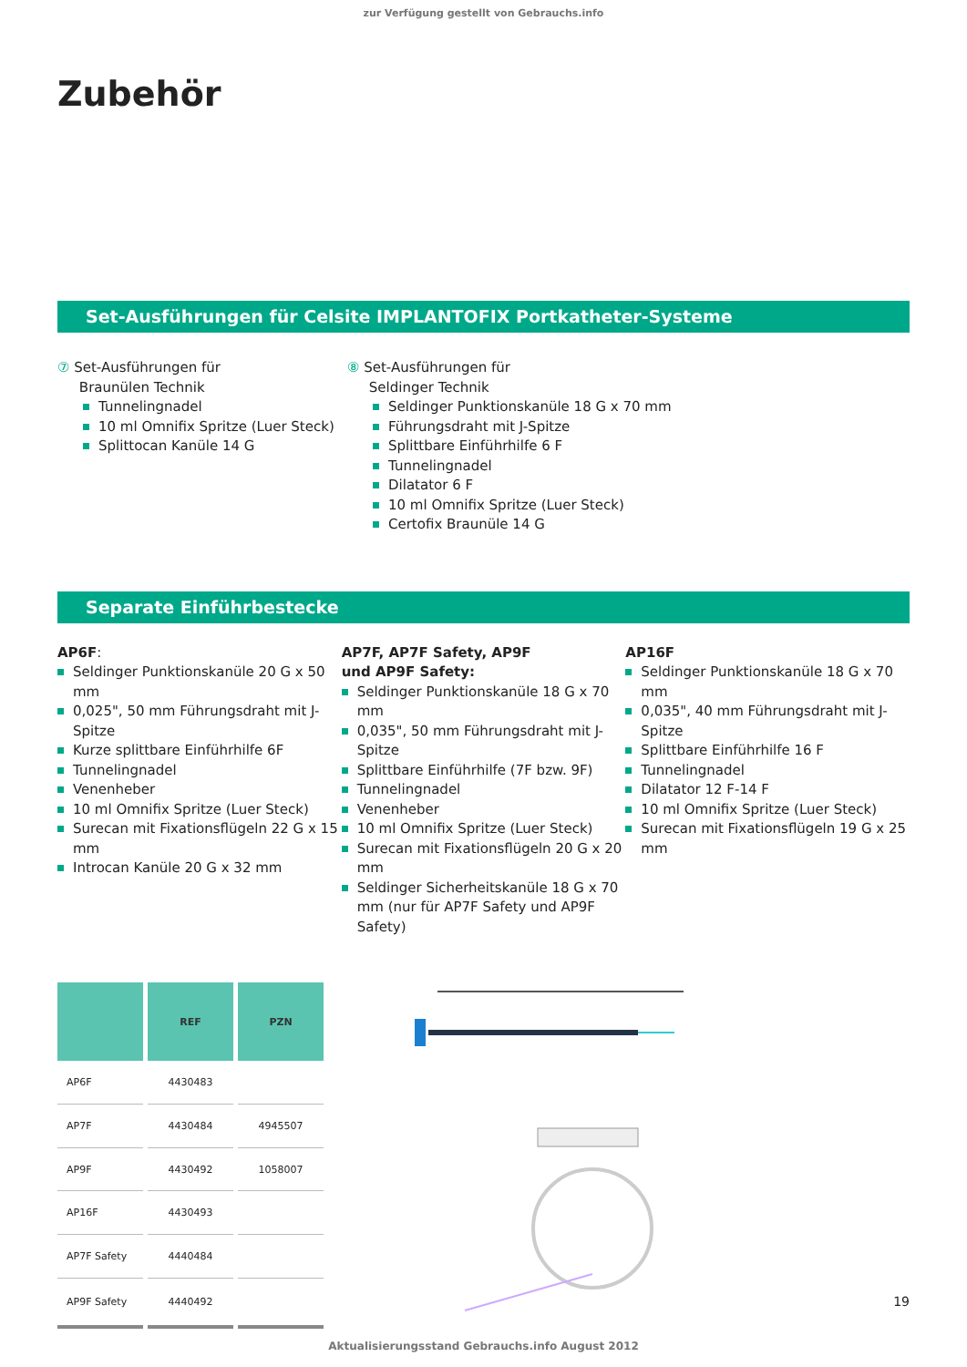zur Verfügung gestellt von Gebrauchs.info
Zubehör
Set-Ausführungen für Celsite IMPLANTOFIX Portkatheter-Systeme
⑦ Set-Ausführungen für
Braunülen Technik
Tunnelingnadel
10 ml Omnifix Spritze (Luer Steck)
Splittocan Kanüle 14 G
⑧ Set-Ausführungen für
Seldinger Technik
Seldinger Punktionskanüle 18 G x 70 mm
Führungsdraht mit J-Spitze
Splittbare Einführhilfe 6 F
Tunnelingnadel
Dilatator 6 F
10 ml Omnifix Spritze (Luer Steck)
Certofix Braunüle 14 G
Separate Einführbestecke
AP6F:
Seldinger Punktionskanüle 20 G x 50 mm
0,025", 50 mm Führungsdraht mit J-Spitze
Kurze splittbare Einführhilfe 6F
Tunnelingnadel
Venenheber
10 ml Omnifix Spritze (Luer Steck)
Surecan mit Fixationsflügeln 22 G x 15 mm
Introcan Kanüle 20 G x 32 mm
AP7F, AP7F Safety, AP9F
und AP9F Safety:
Seldinger Punktionskanüle 18 G x 70 mm
0,035", 50 mm Führungsdraht mit J-Spitze
Splittbare Einführhilfe (7F bzw. 9F)
Tunnelingnadel
Venenheber
10 ml Omnifix Spritze (Luer Steck)
Surecan mit Fixationsflügeln 20 G x 20 mm
Seldinger Sicherheitskanüle 18 G x 70 mm (nur für AP7F Safety und AP9F Safety)
AP16F
Seldinger Punktionskanüle 18 G x 70 mm
0,035", 40 mm Führungsdraht mit J-Spitze
Splittbare Einführhilfe 16 F
Tunnelingnadel
Dilatator 12 F-14 F
10 ml Omnifix Spritze (Luer Steck)
Surecan mit Fixationsflügeln 19 G x 25 mm
| | REF | PZN |
| --- | --- | --- |
| AP6F | 4430483 | |
| AP7F | 4430484 | 4945507 |
| AP9F | 4430492 | 1058007 |
| AP16F | 4430493 | |
| AP7F Safety | 4440484 | |
| AP9F Safety | 4440492 | |
19
Aktualisierungsstand Gebrauchs.info August 2012